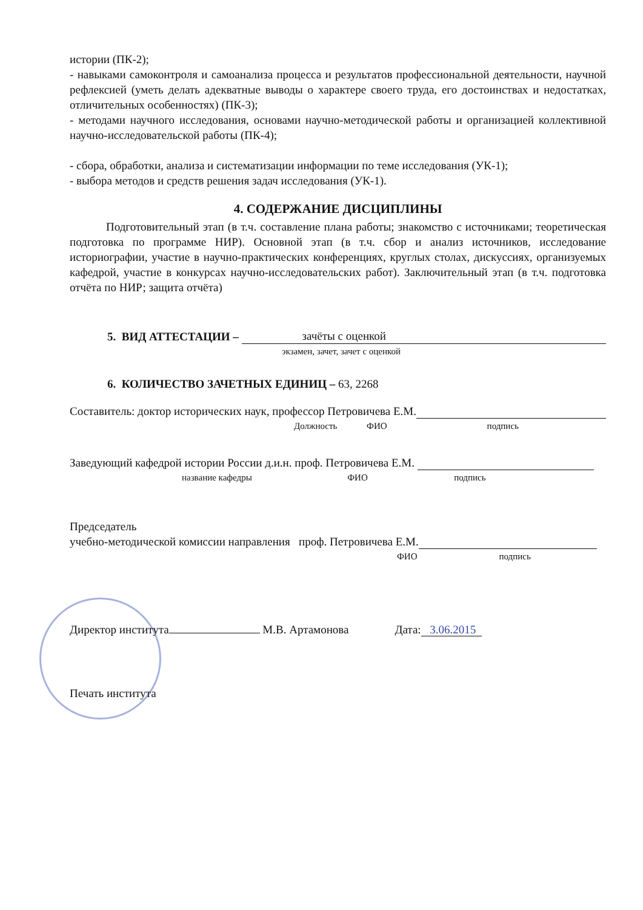истории (ПК-2);
- навыками самоконтроля и самоанализа процесса и результатов профессиональной деятельности, научной рефлексией (уметь делать адекватные выводы о характере своего труда, его достоинствах и недостатках, отличительных особенностях) (ПК-3);
- методами научного исследования, основами научно-методической работы и организацией коллективной научно-исследовательской работы (ПК-4);
- сбора, обработки, анализа и систематизации информации по теме исследования (УК-1);
- выбора методов и средств решения задач исследования (УК-1).
4. СОДЕРЖАНИЕ ДИСЦИПЛИНЫ
Подготовительный этап (в т.ч. составление плана работы; знакомство с источниками; теоретическая подготовка по программе НИР). Основной этап (в т.ч. сбор и анализ источников, исследование историографии, участие в научно-практических конференциях, круглых столах, дискуссиях, организуемых кафедрой, участие в конкурсах научно-исследовательских работ). Заключительный этап (в т.ч. подготовка отчёта по НИР; защита отчёта)
5. ВИД АТТЕСТАЦИИ – зачёты с оценкой
экзамен, зачет, зачет с оценкой
6. КОЛИЧЕСТВО ЗАЧЕТНЫХ ЕДИНИЦ – 63, 2268
Составитель: доктор исторических наук, профессор Петровичева Е.М.
Должность ФИО подпись
Заведующий кафедрой истории России д.и.н. проф. Петровичева Е.М.
название кафедры ФИО подпись
Председатель
учебно-методической комиссии направления проф. Петровичева Е.М.
ФИО подпись
Директор института М.В. Артамонова Дата: 3.06.2015
Печать института